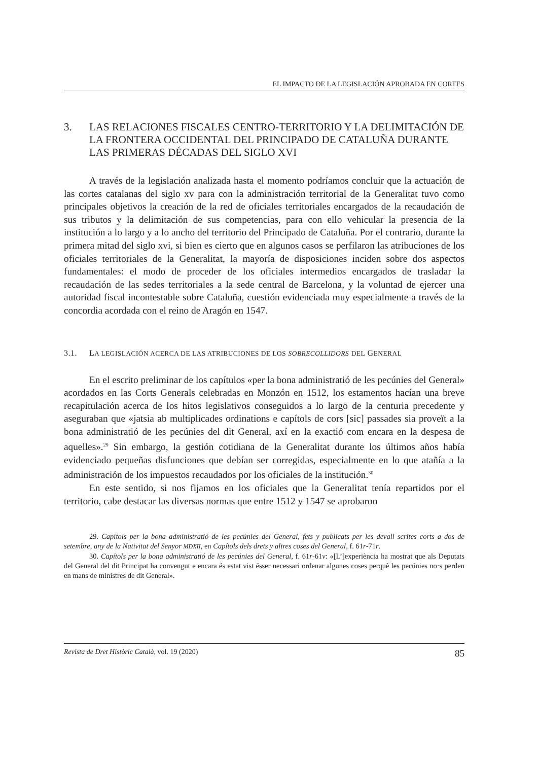EL IMPACTO DE LA LEGISLACIÓN APROBADA EN CORTES
3. LAS RELACIONES FISCALES CENTRO-TERRITORIO Y LA DELIMITACIÓN DE LA FRONTERA OCCIDENTAL DEL PRINCIPADO DE CATALUÑA DURANTE LAS PRIMERAS DÉCADAS DEL SIGLO XVI
A través de la legislación analizada hasta el momento podríamos concluir que la actuación de las cortes catalanas del siglo xv para con la administración territorial de la Generalitat tuvo como principales objetivos la creación de la red de oficiales territoriales encargados de la recaudación de sus tributos y la delimitación de sus competencias, para con ello vehicular la presencia de la institución a lo largo y a lo ancho del territorio del Principado de Cataluña. Por el contrario, durante la primera mitad del siglo xvi, si bien es cierto que en algunos casos se perfilaron las atribuciones de los oficiales territoriales de la Generalitat, la mayoría de disposiciones inciden sobre dos aspectos fundamentales: el modo de proceder de los oficiales intermedios encargados de trasladar la recaudación de las sedes territoriales a la sede central de Barcelona, y la voluntad de ejercer una autoridad fiscal incontestable sobre Cataluña, cuestión evidenciada muy especialmente a través de la concordia acordada con el reino de Aragón en 1547.
3.1. LA LEGISLACIÓN ACERCA DE LAS ATRIBUCIONES DE LOS SOBRECOLLIDORS DEL GENERAL
En el escrito preliminar de los capítulos «per la bona administratió de les pecúnies del General» acordados en las Corts Generals celebradas en Monzón en 1512, los estamentos hacían una breve recapitulación acerca de los hitos legislativos conseguidos a lo largo de la centuria precedente y aseguraban que «jatsia ab multiplicades ordinations e capítols de cors [sic] passades sia proveït a la bona administratió de les pecúnies del dit General, axí en la exactió com encara en la despesa de aquelles».<sup>29</sup> Sin embargo, la gestión cotidiana de la Generalitat durante los últimos años había evidenciado pequeñas disfunciones que debían ser corregidas, especialmente en lo que atañía a la administración de los impuestos recaudados por los oficiales de la institución.<sup>30</sup>
En este sentido, si nos fijamos en los oficiales que la Generalitat tenía repartidos por el territorio, cabe destacar las diversas normas que entre 1512 y 1547 se aprobaron
29. Capítols per la bona administratió de les pecúnies del General, fets y publicats per les devall scrites corts a dos de setembre, any de la Nativitat del Senyor MDXII, en Capítols dels drets y altres coses del General, f. 61r-71r.
30. Capítols per la bona administratió de les pecúnies del General, f. 61r-61v: «[L’]experiència ha mostrat que als Deputats del General del dit Principat ha convengut e encara és estat vist ésser necessari ordenar algunes coses perquè les pecúnies no·s perden en mans de ministres de dit General».
Revista de Dret Històric Català, vol. 19 (2020) 85